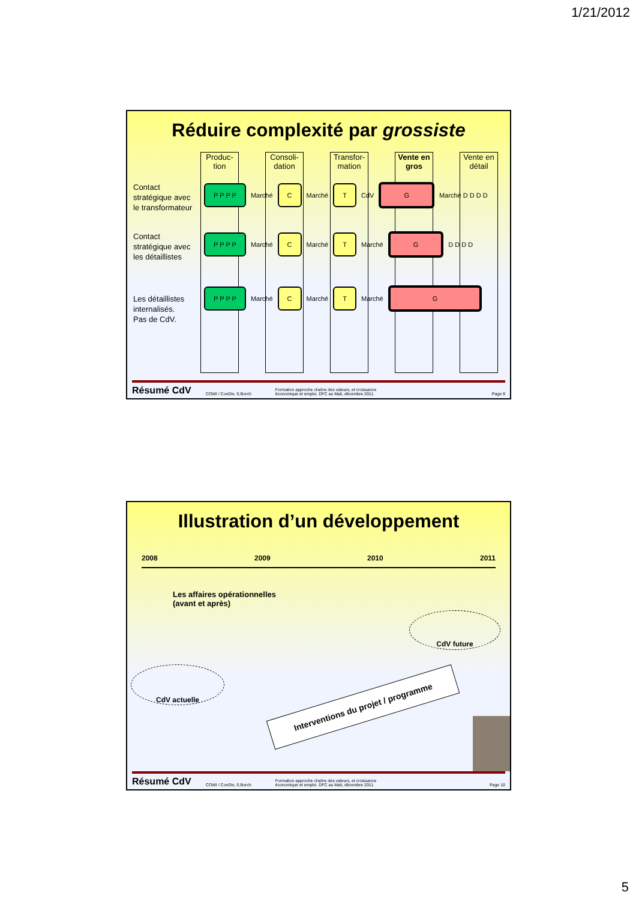1/21/2012
Réduire complexité par grossiste
Produc-tion
Consoli-dation
Transfor-mation
Vente en gros
Vente en détail
Contact
stratégique avec
le transformateur
Contact
stratégique avec
les détaillistes
Les détaillistes
internalisés.
Pas de CdV.
P P P P Marché C Marché T CdV G Marché D D D D
P P P P Marché C Marché T Marché G D D D D
P P P P Marché C Marché T Marché G
Résumé CdV COWI / ConDiv, S.Borch Formation approche chaîne des valeurs, et croissance
économique et emploi. DFC au Mali, décembre 2011. Page 9
Illustration d’un développement
2008 2009 2010 2011
Les affaires opérationnelles
(avant et après)
CdV future
CdV actuelle
Interventions du projet / programme
Résumé CdV COWI / ConDiv, S.Borch Formation approche chaîne des valeurs, et croissance
économique et emploi. DFC au Mali, décembre 2011. Page 10
5